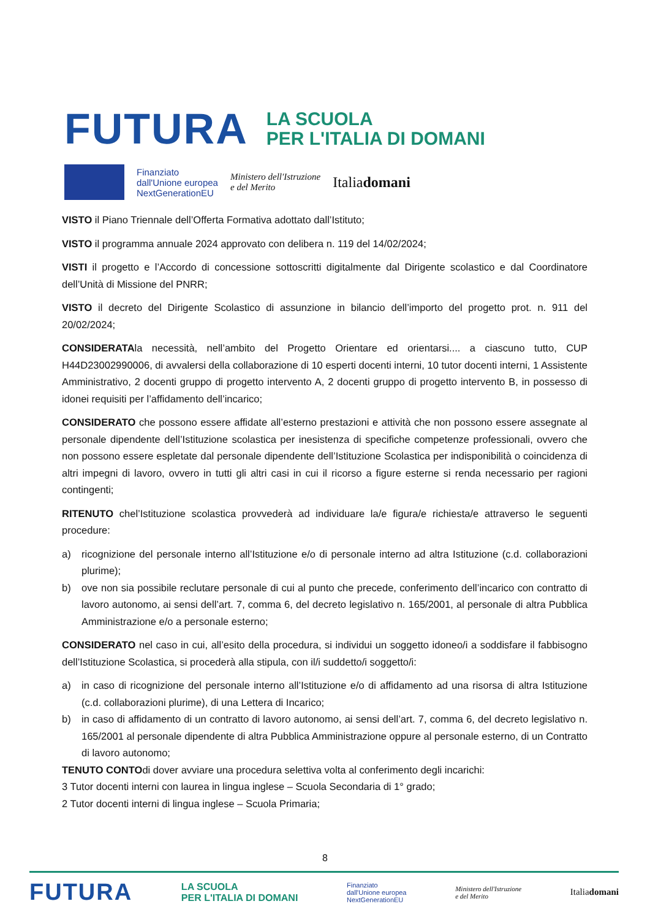FUTURA LA SCUOLA
PER L'ITALIA DI DOMANI
Finanziato
dall'Unione europea
NextGenerationEU Ministero dell'Istruzione
e del Merito Italiadomani
VISTO il Piano Triennale dell’Offerta Formativa adottato dall’Istituto;
VISTO il programma annuale 2024 approvato con delibera n. 119 del 14/02/2024;
VISTI il progetto e l’Accordo di concessione sottoscritti digitalmente dal Dirigente scolastico e dal Coordinatore dell’Unità di Missione del PNRR;
VISTO il decreto del Dirigente Scolastico di assunzione in bilancio dell’importo del progetto prot. n. 911 del 20/02/2024;
CONSIDERATAla necessità, nell’ambito del Progetto Orientare ed orientarsi.... a ciascuno tutto, CUP H44D23002990006, di avvalersi della collaborazione di 10 esperti docenti interni, 10 tutor docenti interni, 1 Assistente Amministrativo, 2 docenti gruppo di progetto intervento A, 2 docenti gruppo di progetto intervento B, in possesso di idonei requisiti per l’affidamento dell’incarico;
CONSIDERATO che possono essere affidate all’esterno prestazioni e attività che non possono essere assegnate al personale dipendente dell’Istituzione scolastica per inesistenza di specifiche competenze professionali, ovvero che non possono essere espletate dal personale dipendente dell’Istituzione Scolastica per indisponibilità o coincidenza di altri impegni di lavoro, ovvero in tutti gli altri casi in cui il ricorso a figure esterne si renda necessario per ragioni contingenti;
RITENUTO chel’Istituzione scolastica provvederà ad individuare la/e figura/e richiesta/e attraverso le seguenti procedure:
a) ricognizione del personale interno all’Istituzione e/o di personale interno ad altra Istituzione (c.d. collaborazioni plurime);
b) ove non sia possibile reclutare personale di cui al punto che precede, conferimento dell’incarico con contratto di lavoro autonomo, ai sensi dell’art. 7, comma 6, del decreto legislativo n. 165/2001, al personale di altra Pubblica Amministrazione e/o a personale esterno;
CONSIDERATO nel caso in cui, all’esito della procedura, si individui un soggetto idoneo/i a soddisfare il fabbisogno dell’Istituzione Scolastica, si procederà alla stipula, con il/i suddetto/i soggetto/i:
a) in caso di ricognizione del personale interno all’Istituzione e/o di affidamento ad una risorsa di altra Istituzione (c.d. collaborazioni plurime), di una Lettera di Incarico;
b) in caso di affidamento di un contratto di lavoro autonomo, ai sensi dell’art. 7, comma 6, del decreto legislativo n. 165/2001 al personale dipendente di altra Pubblica Amministrazione oppure al personale esterno, di un Contratto di lavoro autonomo;
TENUTO CONTOdi dover avviare una procedura selettiva volta al conferimento degli incarichi:
3 Tutor docenti interni con laurea in lingua inglese – Scuola Secondaria di 1° grado;
2 Tutor docenti interni di lingua inglese – Scuola Primaria;
8
FUTURA LA SCUOLA
PER L'ITALIA DI DOMANI Finanziato
dall'Unione europea
NextGenerationEU Ministero dell'Istruzione
e del Merito Italiadomani